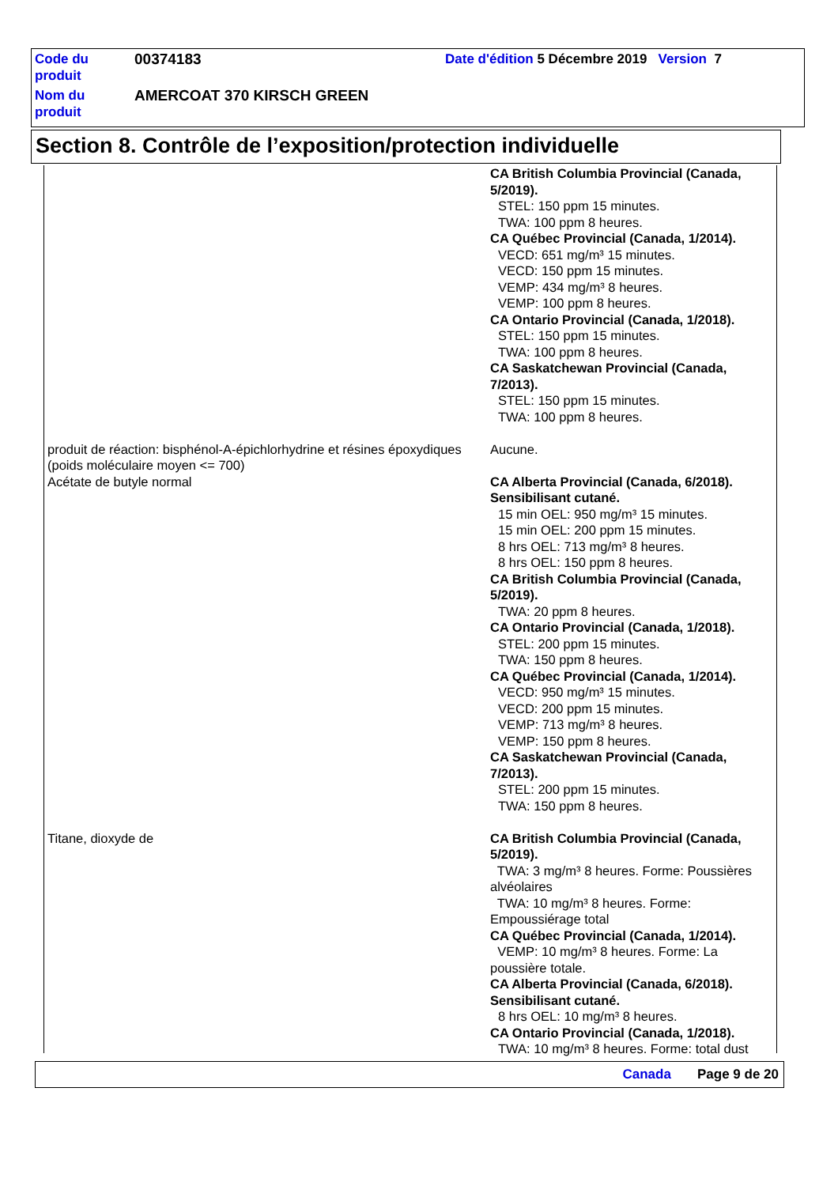| Code du produit | 00374183 | Date d'édition 5 Décembre 2019 Version 7 |
| Nom du produit | AMERCOAT 370 KIRSCH GREEN | |
Section 8. Contrôle de l’exposition/protection individuelle
| | CA British Columbia Provincial (Canada, 5/2019). STEL: 150 ppm 15 minutes. TWA: 100 ppm 8 heures. CA Québec Provincial (Canada, 1/2014). VECD: 651 mg/m³ 15 minutes. VECD: 150 ppm 15 minutes. VEMP: 434 mg/m³ 8 heures. VEMP: 100 ppm 8 heures. CA Ontario Provincial (Canada, 1/2018). STEL: 150 ppm 15 minutes. TWA: 100 ppm 8 heures. CA Saskatchewan Provincial (Canada, 7/2013). STEL: 150 ppm 15 minutes. TWA: 100 ppm 8 heures. |
| produit de réaction: bisphénol-A-épichlorhydrine et résines époxydiques (poids moléculaire moyen <= 700) | Aucune. |
| Acétate de butyle normal | CA Alberta Provincial (Canada, 6/2018). Sensibilisant cutané. 15 min OEL: 950 mg/m³ 15 minutes. 15 min OEL: 200 ppm 15 minutes. 8 hrs OEL: 713 mg/m³ 8 heures. 8 hrs OEL: 150 ppm 8 heures. CA British Columbia Provincial (Canada, 5/2019). TWA: 20 ppm 8 heures. CA Ontario Provincial (Canada, 1/2018). STEL: 200 ppm 15 minutes. TWA: 150 ppm 8 heures. CA Québec Provincial (Canada, 1/2014). VECD: 950 mg/m³ 15 minutes. VECD: 200 ppm 15 minutes. VEMP: 713 mg/m³ 8 heures. VEMP: 150 ppm 8 heures. CA Saskatchewan Provincial (Canada, 7/2013). STEL: 200 ppm 15 minutes. TWA: 150 ppm 8 heures. |
| Titane, dioxyde de | CA British Columbia Provincial (Canada, 5/2019). TWA: 3 mg/m³ 8 heures. Forme: Poussières alvéolaires TWA: 10 mg/m³ 8 heures. Forme: Empoussiérage total CA Québec Provincial (Canada, 1/2014). VEMP: 10 mg/m³ 8 heures. Forme: La poussière totale. CA Alberta Provincial (Canada, 6/2018). Sensibilisant cutané. 8 hrs OEL: 10 mg/m³ 8 heures. CA Ontario Provincial (Canada, 1/2018). TWA: 10 mg/m³ 8 heures. Forme: total dust |
Canada Page 9 de 20